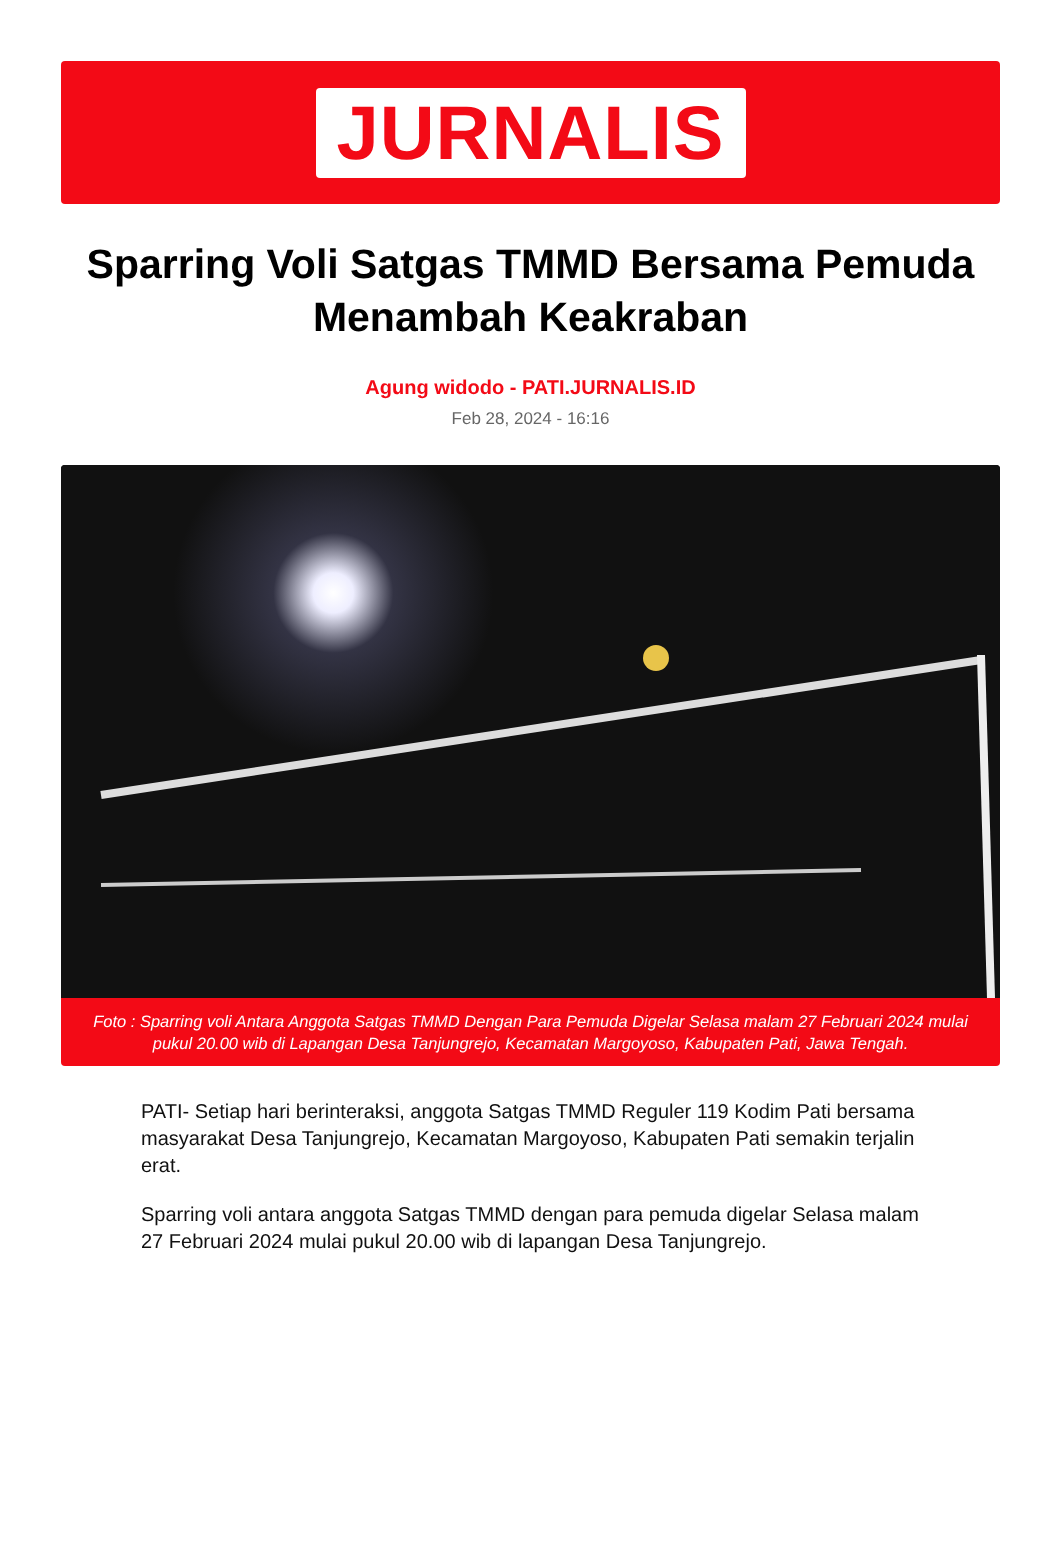JURNALIS
Sparring Voli Satgas TMMD Bersama Pemuda Menambah Keakraban
Agung widodo - PATI.JURNALIS.ID
Feb 28, 2024 - 16:16
Foto : Sparring voli Antara Anggota Satgas TMMD Dengan Para Pemuda Digelar Selasa malam 27 Februari 2024 mulai pukul 20.00 wib di Lapangan Desa Tanjungrejo, Kecamatan Margoyoso, Kabupaten Pati, Jawa Tengah.
PATI- Setiap hari berinteraksi, anggota Satgas TMMD Reguler 119 Kodim Pati bersama masyarakat Desa Tanjungrejo, Kecamatan Margoyoso, Kabupaten Pati semakin terjalin erat.
Sparring voli antara anggota Satgas TMMD dengan para pemuda digelar Selasa malam 27 Februari 2024 mulai pukul 20.00 wib di lapangan Desa Tanjungrejo.